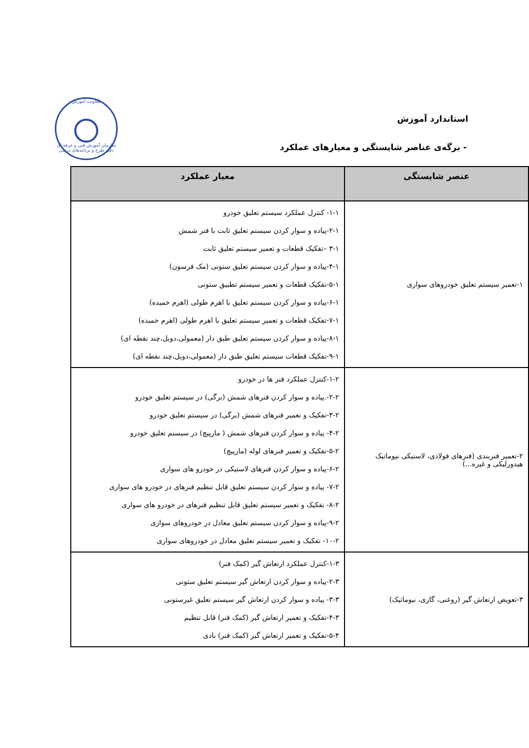معاونت آموزش
سازمان آموزش فنی و حرفه ای
دفتر طرح و برنامه‌های درسی
استاندارد آموزش
- برگه‌ی عناصر شایستگی و معیارهای عملکرد
| عنصر شایستگی | معیار عملکرد |
| --- | --- |
| ۱-تعمیر سیستم تعلیق خودروهای سواری | ۱-۱- کنترل عملکرد سیستم تعلیق خودرو ۲-۱-پیاده و سوار کردن سیستم تعلیق ثابت با فنر شمش ۳-۱ –تفکیک قطعات و تعمیر سیستم تعلیق ثابت ۴-۱-پیاده و سوار کردن سیستم تعلیق ستونی (مک فرسون) ۵-۱-تفکیک قطعات و تعمیر سیستم تطبیق ستونی ۶-۱-پیاده و سوار کردن سیستم تعلیق با اهرم طولی (اهرم خمیده) ۷-۱-تفکیک قطعات و تعمیر سیستم تعلیق با اهرم طولی (اهرم خمیده) ۸-۱-پیاده و سوار کردن سیستم تعلیق طبق دار (معمولی،دوبل،چند نقطه ای) ۹-۱-تفکیک قطعات سیستم تعلیق طبق دار (معمولی،دوبل،چند نقطه ای) |
| ۲-تعمیر فنربندی (فنرهای فولادی، لاستیکی نیوماتیک هیدورلیکی و غیره...) | ۱-۲-کنترل عملکرد فنر ها در خودرو ۲-۲-.پیاده و سوار کردن فنرهای شمش (برگی) در سیستم تعلیق خودرو ۳-۲-تفکیک و تعمیر فنرهای شمش (برگی) در سیستم تعلیق خودرو ۴-۲- پیاده و سوار کردن فنرهای شمش ( مارپیچ) در سیستم تعلیق خودرو ۵-۲-تفکیک و تعمیر فنرهای لوله (مارپیچ) ۶-۲-پیاده و سوار کردن فنرهای لاستیکی در خودرو های سواری ۷-۲- پیاده و سوار کردن سیستم تعلیق قابل تنظیم فنرهای در خودرو های سواری ۸-۲- تفکیک و تعمیر سیستم تعلیق قابل تنظیم فنرهای در خودرو های سواری ۹-۲-پیاده و سوار کردن سیستم تعلیق معادل در خودروهای سواری ۱۰-۲- تفکیک و تعمیر سیستم تعلیق معادل در خودروهای سواری |
| ۳-تعویض ارتعاش گیر (روغنی، گازی، نیوماتیک) | ۱-۳-کنترل عملکرد ارتعاش گیر (کمک فنر) ۲-۳-پیاده و سوار کردن ارتعاش گیر سیستم تعلیق ستونی ۳-۳- پیاده و سوار کردن ارتعاش گیر سیستم تعلیق غیرستونی ۴-۳-تفکیک و تعمیر ارتعاش گیر (کمک فنر) قابل تنظیم ۵-۴-تفکیک و تعمیر ارتعاش گیر (کمک فنر) بادی |